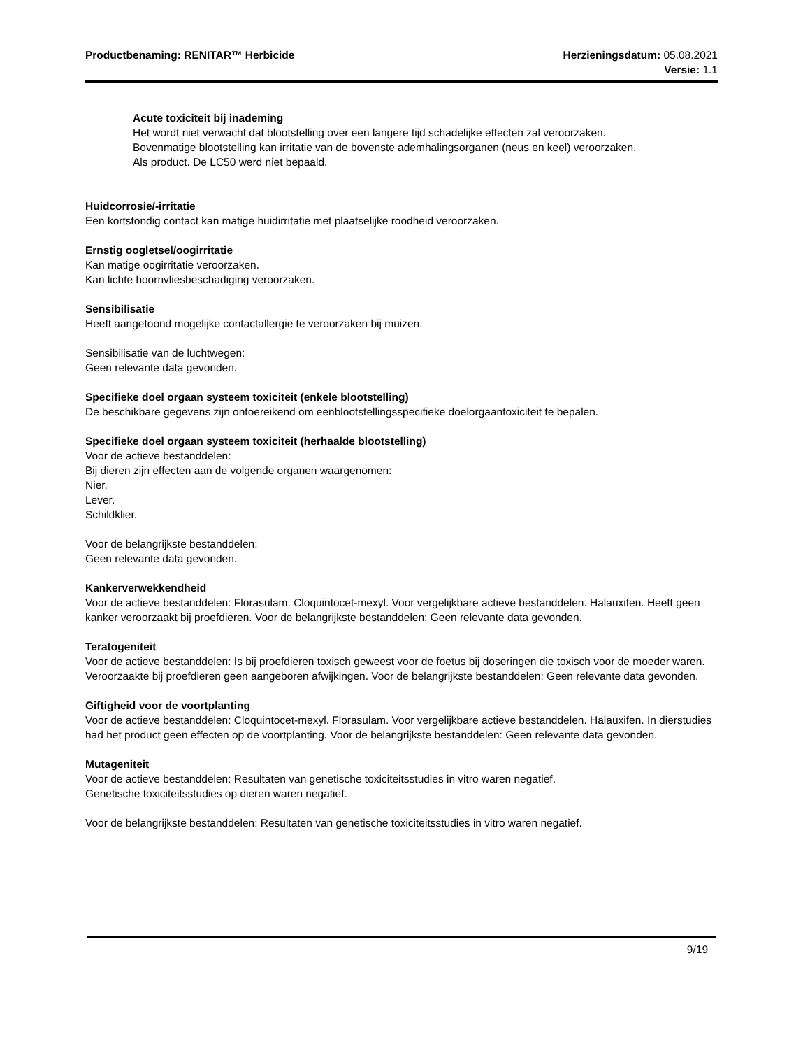Productbenaming: RENITAR™ Herbicide
Herzieningsdatum: 05.08.2021
Versie: 1.1
Acute toxiciteit bij inademing
Het wordt niet verwacht dat blootstelling over een langere tijd schadelijke effecten zal veroorzaken.
Bovenmatige blootstelling kan irritatie van de bovenste ademhalingsorganen (neus en keel) veroorzaken.
Als product. De LC50 werd niet bepaald.
Huidcorrosie/-irritatie
Een kortstondig contact kan matige huidirritatie met plaatselijke roodheid veroorzaken.
Ernstig oogletsel/oogirritatie
Kan matige oogirritatie veroorzaken.
Kan lichte hoornvliesbeschadiging veroorzaken.
Sensibilisatie
Heeft aangetoond mogelijke contactallergie te veroorzaken bij muizen.
Sensibilisatie van de luchtwegen:
Geen relevante data gevonden.
Specifieke doel orgaan systeem toxiciteit (enkele blootstelling)
De beschikbare gegevens zijn ontoereikend om eenblootstellingsspecifieke doelorgaantoxiciteit te bepalen.
Specifieke doel orgaan systeem toxiciteit (herhaalde blootstelling)
Voor de actieve bestanddelen:
Bij dieren zijn effecten aan de volgende organen waargenomen:
Nier.
Lever.
Schildklier.
Voor de belangrijkste bestanddelen:
Geen relevante data gevonden.
Kankerverwekkendheid
Voor de actieve bestanddelen: Florasulam. Cloquintocet-mexyl. Voor vergelijkbare actieve bestanddelen. Halauxifen. Heeft geen kanker veroorzaakt bij proefdieren. Voor de belangrijkste bestanddelen: Geen relevante data gevonden.
Teratogeniteit
Voor de actieve bestanddelen: Is bij proefdieren toxisch geweest voor de foetus bij doseringen die toxisch voor de moeder waren. Veroorzaakte bij proefdieren geen aangeboren afwijkingen. Voor de belangrijkste bestanddelen: Geen relevante data gevonden.
Giftigheid voor de voortplanting
Voor de actieve bestanddelen: Cloquintocet-mexyl. Florasulam. Voor vergelijkbare actieve bestanddelen. Halauxifen. In dierstudies had het product geen effecten op de voortplanting. Voor de belangrijkste bestanddelen: Geen relevante data gevonden.
Mutageniteit
Voor de actieve bestanddelen: Resultaten van genetische toxiciteitsstudies in vitro waren negatief.
Genetische toxiciteitsstudies op dieren waren negatief.
Voor de belangrijkste bestanddelen: Resultaten van genetische toxiciteitsstudies in vitro waren negatief.
9/19